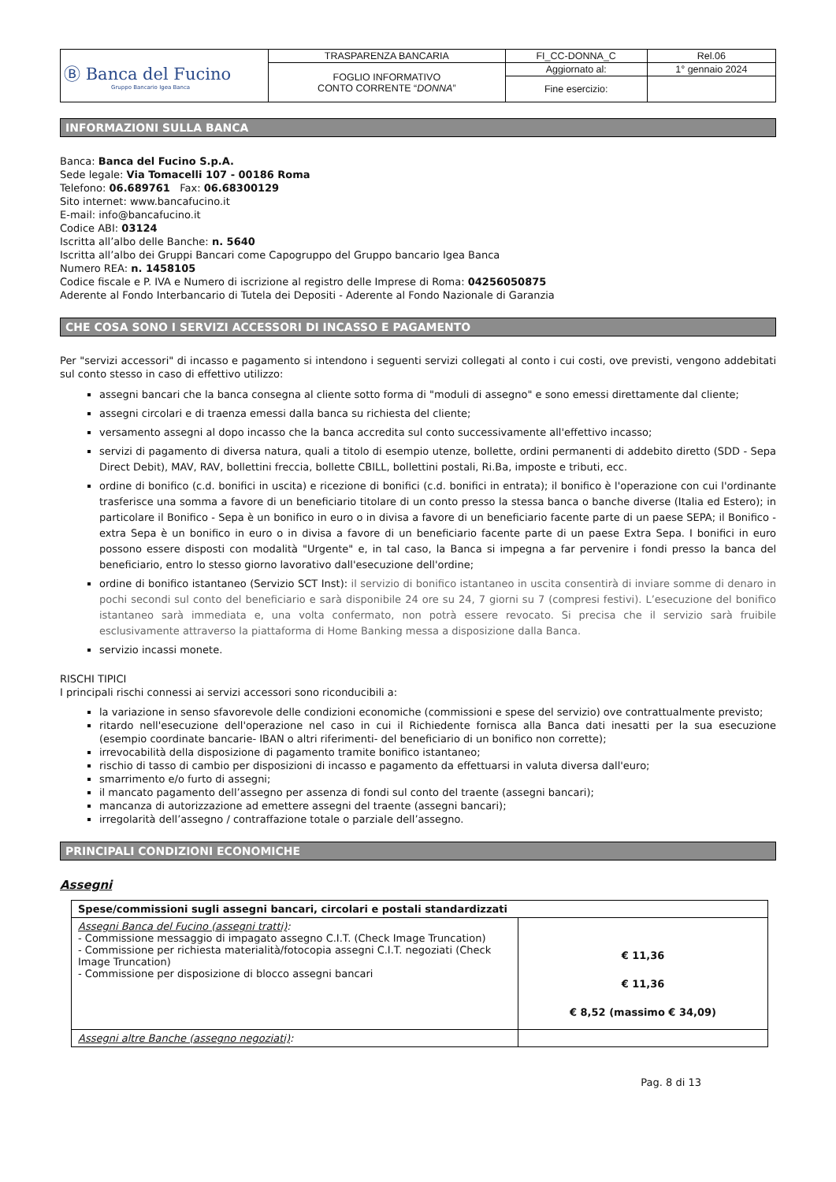| Ⓑ Banca del Fucino Gruppo Bancario Igea Banca | TRASPARENZA BANCARIA | FI_CC-DONNA_C | Rel.06 |
| | FOGLIO INFORMATIVO CONTO CORRENTE “ DONNA ” | Aggiornato al: | 1° gennaio 2024 |
| | | Fine esercizio: | |
INFORMAZIONI SULLA BANCA
Banca: Banca del Fucino S.p.A.
Sede legale: Via Tomacelli 107 - 00186 Roma
Telefono: 06.689761 Fax: 06.68300129
Sito internet: www.bancafucino.it
E-mail: info@bancafucino.it
Codice ABI: 03124
Iscritta all’albo delle Banche: n. 5640
Iscritta all’albo dei Gruppi Bancari come Capogruppo del Gruppo bancario Igea Banca
Numero REA: n. 1458105
Codice fiscale e P. IVA e Numero di iscrizione al registro delle Imprese di Roma: 04256050875
Aderente al Fondo Interbancario di Tutela dei Depositi - Aderente al Fondo Nazionale di Garanzia
CHE COSA SONO I SERVIZI ACCESSORI DI INCASSO E PAGAMENTO
Per "servizi accessori" di incasso e pagamento si intendono i seguenti servizi collegati al conto i cui costi, ove previsti, vengono addebitati sul conto stesso in caso di effettivo utilizzo:
assegni bancari che la banca consegna al cliente sotto forma di "moduli di assegno" e sono emessi direttamente dal cliente;
assegni circolari e di traenza emessi dalla banca su richiesta del cliente;
versamento assegni al dopo incasso che la banca accredita sul conto successivamente all'effettivo incasso;
servizi di pagamento di diversa natura, quali a titolo di esempio utenze, bollette, ordini permanenti di addebito diretto (SDD - Sepa Direct Debit), MAV, RAV, bollettini freccia, bollette CBILL, bollettini postali, Ri.Ba, imposte e tributi, ecc.
ordine di bonifico (c.d. bonifici in uscita) e ricezione di bonifici (c.d. bonifici in entrata); il bonifico è l'operazione con cui l'ordinante trasferisce una somma a favore di un beneficiario titolare di un conto presso la stessa banca o banche diverse (Italia ed Estero); in particolare il Bonifico - Sepa è un bonifico in euro o in divisa a favore di un beneficiario facente parte di un paese SEPA; il Bonifico - extra Sepa è un bonifico in euro o in divisa a favore di un beneficiario facente parte di un paese Extra Sepa. I bonifici in euro possono essere disposti con modalità "Urgente" e, in tal caso, la Banca si impegna a far pervenire i fondi presso la banca del beneficiario, entro lo stesso giorno lavorativo dall'esecuzione dell'ordine;
ordine di bonifico istantaneo (Servizio SCT Inst): il servizio di bonifico istantaneo in uscita consentirà di inviare somme di denaro in pochi secondi sul conto del beneficiario e sarà disponibile 24 ore su 24, 7 giorni su 7 (compresi festivi). L’esecuzione del bonifico istantaneo sarà immediata e, una volta confermato, non potrà essere revocato. Si precisa che il servizio sarà fruibile esclusivamente attraverso la piattaforma di Home Banking messa a disposizione dalla Banca.
servizio incassi monete.
RISCHI TIPICI
I principali rischi connessi ai servizi accessori sono riconducibili a:
la variazione in senso sfavorevole delle condizioni economiche (commissioni e spese del servizio) ove contrattualmente previsto;
ritardo nell'esecuzione dell'operazione nel caso in cui il Richiedente fornisca alla Banca dati inesatti per la sua esecuzione (esempio coordinate bancarie- IBAN o altri riferimenti- del beneficiario di un bonifico non corrette);
irrevocabilità della disposizione di pagamento tramite bonifico istantaneo;
rischio di tasso di cambio per disposizioni di incasso e pagamento da effettuarsi in valuta diversa dall'euro;
smarrimento e/o furto di assegni;
il mancato pagamento dell’assegno per assenza di fondi sul conto del traente (assegni bancari);
mancanza di autorizzazione ad emettere assegni del traente (assegni bancari);
irregolarità dell’assegno / contraffazione totale o parziale dell’assegno.
PRINCIPALI CONDIZIONI ECONOMICHE
Assegni
| Spese/commissioni sugli assegni bancari, circolari e postali standardizzati | |
| Assegni Banca del Fucino (assegni tratti) : - Commissione messaggio di impagato assegno C.I.T. (Check Image Truncation) - Commissione per richiesta materialità/fotocopia assegni C.I.T. negoziati (Check Image Truncation) - Commissione per disposizione di blocco assegni bancari | € 11,36 € 11,36 € 8,52 (massimo € 34,09) |
| Assegni altre Banche (assegno negoziati) : | |
Pag. 8 di 13